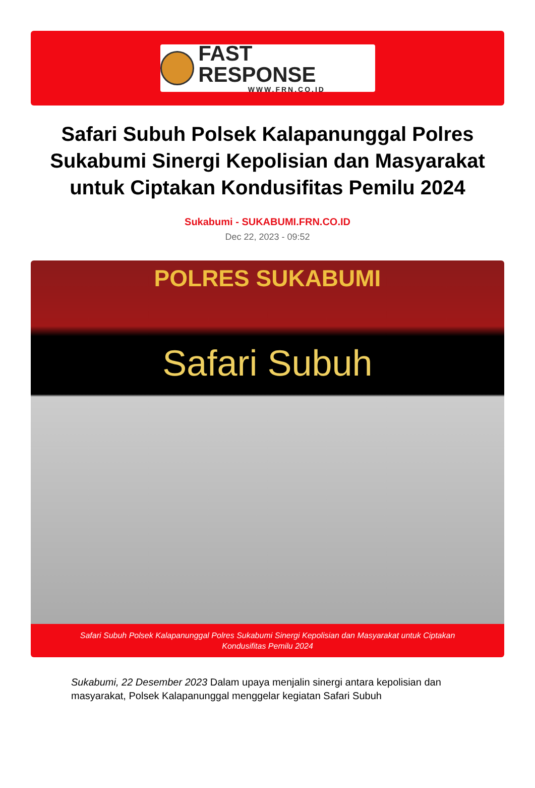FAST RESPONSE
WWW.FRN.CO.ID
Safari Subuh Polsek Kalapanunggal Polres Sukabumi Sinergi Kepolisian dan Masyarakat untuk Ciptakan Kondusifitas Pemilu 2024
Sukabumi - SUKABUMI.FRN.CO.ID
Dec 22, 2023 - 09:52
POLRES SUKABUMI
Safari Subuh
Safari Subuh Polsek Kalapanunggal Polres Sukabumi Sinergi Kepolisian dan Masyarakat untuk Ciptakan Kondusifitas Pemilu 2024
Sukabumi, 22 Desember 2023 Dalam upaya menjalin sinergi antara kepolisian dan masyarakat, Polsek Kalapanunggal menggelar kegiatan Safari Subuh